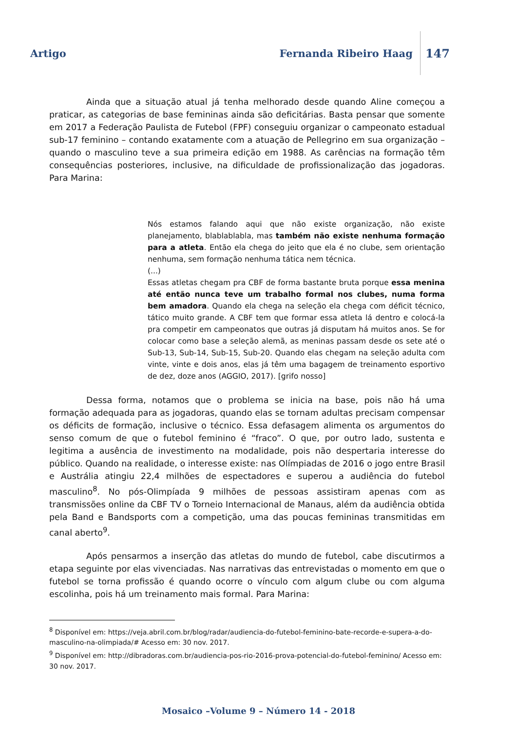Artigo Fernanda Ribeiro Haag 147
Ainda que a situação atual já tenha melhorado desde quando Aline começou a praticar, as categorias de base femininas ainda são deficitárias. Basta pensar que somente em 2017 a Federação Paulista de Futebol (FPF) conseguiu organizar o campeonato estadual sub-17 feminino – contando exatamente com a atuação de Pellegrino em sua organização – quando o masculino teve a sua primeira edição em 1988. As carências na formação têm consequências posteriores, inclusive, na dificuldade de profissionalização das jogadoras. Para Marina:
Nós estamos falando aqui que não existe organização, não existe planejamento, blablablabla, mas também não existe nenhuma formação para a atleta. Então ela chega do jeito que ela é no clube, sem orientação nenhuma, sem formação nenhuma tática nem técnica.
(...)
Essas atletas chegam pra CBF de forma bastante bruta porque essa menina até então nunca teve um trabalho formal nos clubes, numa forma bem amadora. Quando ela chega na seleção ela chega com déficit técnico, tático muito grande. A CBF tem que formar essa atleta lá dentro e colocá-la pra competir em campeonatos que outras já disputam há muitos anos. Se for colocar como base a seleção alemã, as meninas passam desde os sete até o Sub-13, Sub-14, Sub-15, Sub-20. Quando elas chegam na seleção adulta com vinte, vinte e dois anos, elas já têm uma bagagem de treinamento esportivo de dez, doze anos (AGGIO, 2017). [grifo nosso]
Dessa forma, notamos que o problema se inicia na base, pois não há uma formação adequada para as jogadoras, quando elas se tornam adultas precisam compensar os déficits de formação, inclusive o técnico. Essa defasagem alimenta os argumentos do senso comum de que o futebol feminino é “fraco”. O que, por outro lado, sustenta e legitima a ausência de investimento na modalidade, pois não despertaria interesse do público. Quando na realidade, o interesse existe: nas Olímpiadas de 2016 o jogo entre Brasil e Austrália atingiu 22,4 milhões de espectadores e superou a audiência do futebol masculino<sup>8</sup>. No pós-Olimpíada 9 milhões de pessoas assistiram apenas com as transmissões online da CBF TV o Torneio Internacional de Manaus, além da audiência obtida pela Band e Bandsports com a competição, uma das poucas femininas transmitidas em canal aberto<sup>9</sup>.
Após pensarmos a inserção das atletas do mundo de futebol, cabe discutirmos a etapa seguinte por elas vivenciadas. Nas narrativas das entrevistadas o momento em que o futebol se torna profissão é quando ocorre o vínculo com algum clube ou com alguma escolinha, pois há um treinamento mais formal. Para Marina:
<sup>8</sup> Disponível em: https://veja.abril.com.br/blog/radar/audiencia-do-futebol-feminino-bate-recorde-e-supera-a-do-masculino-na-olimpiada/# Acesso em: 30 nov. 2017.
<sup>9</sup> Disponível em: http://dibradoras.com.br/audiencia-pos-rio-2016-prova-potencial-do-futebol-feminino/ Acesso em: 30 nov. 2017.
Mosaico –Volume 9 – Número 14 - 2018